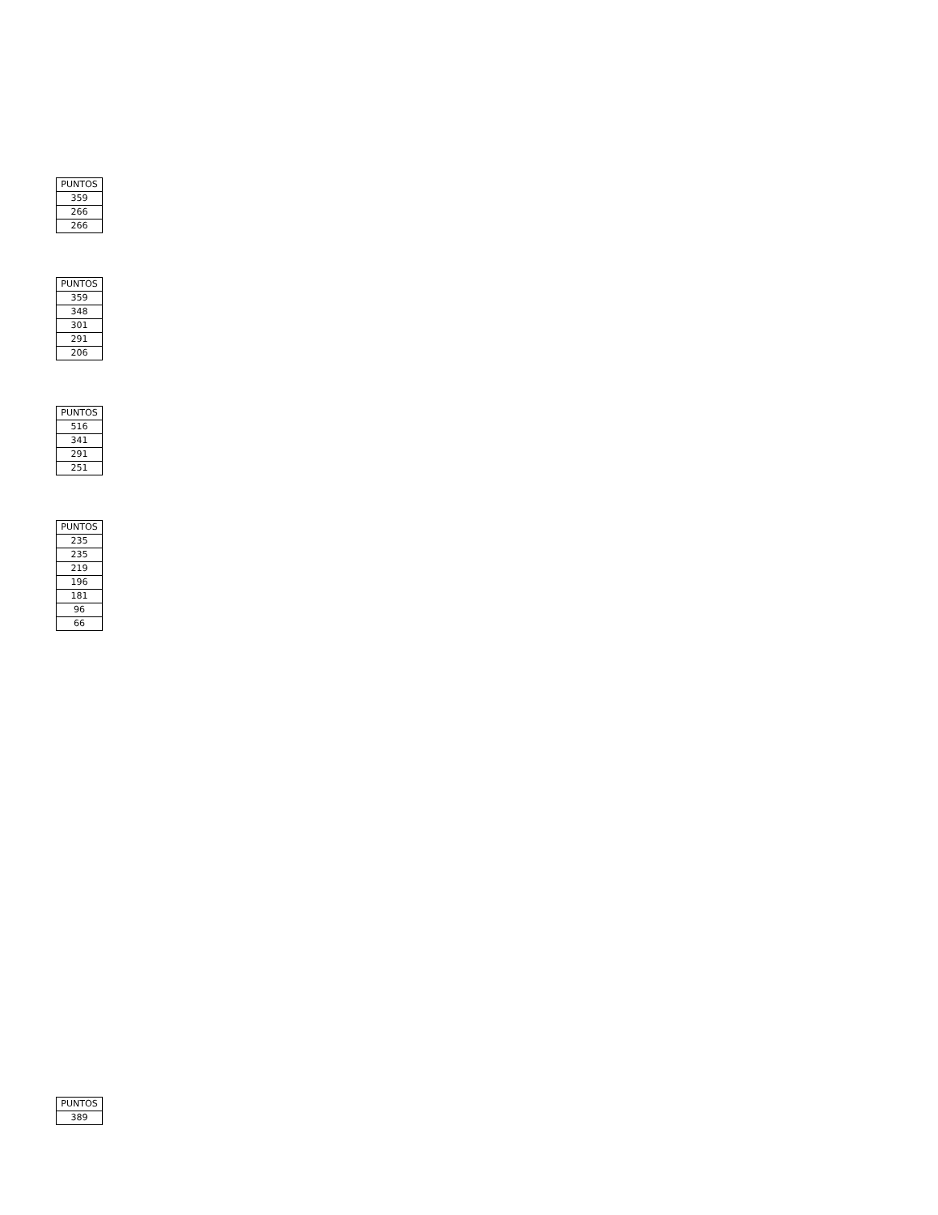| PUNTOS |
| --- |
| 359 |
| 266 |
| 266 |
| PUNTOS |
| --- |
| 359 |
| 348 |
| 301 |
| 291 |
| 206 |
| PUNTOS |
| --- |
| 516 |
| 341 |
| 291 |
| 251 |
| PUNTOS |
| --- |
| 235 |
| 235 |
| 219 |
| 196 |
| 181 |
| 96 |
| 66 |
| PUNTOS |
| --- |
| 389 |